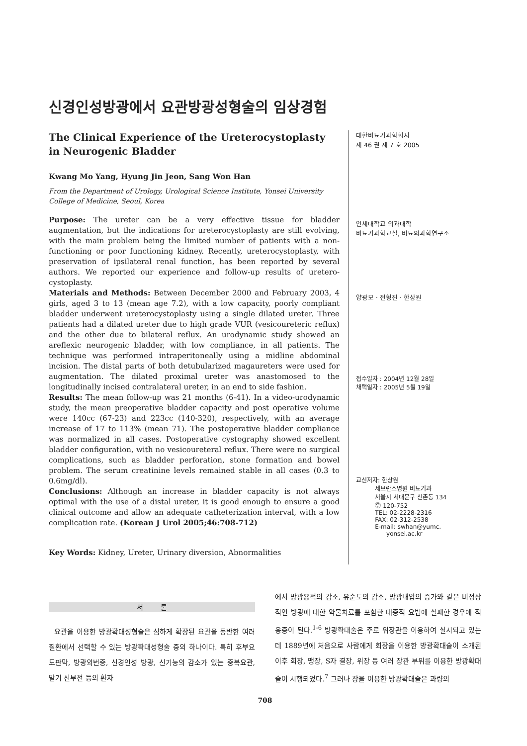신경인성방광에서 요관방광성형술의 임상경험
The Clinical Experience of the Ureterocystoplasty in Neurogenic Bladder
Kwang Mo Yang, Hyung Jin Jeon, Sang Won Han
From the Department of Urology, Urological Science Institute, Yonsei University College of Medicine, Seoul, Korea
Purpose: The ureter can be a very effective tissue for bladder augmentation, but the indications for ureterocystoplasty are still evolving, with the main problem being the limited number of patients with a non-functioning or poor functioning kidney. Recently, ureterocystoplasty, with preservation of ipsilateral renal function, has been reported by several authors. We reported our experience and follow-up results of uretero-cystoplasty.
Materials and Methods: Between December 2000 and February 2003, 4 girls, aged 3 to 13 (mean age 7.2), with a low capacity, poorly compliant bladder underwent ureterocystoplasty using a single dilated ureter. Three patients had a dilated ureter due to high grade VUR (vesicoureteric reflux) and the other due to bilateral reflux. An urodynamic study showed an areflexic neurogenic bladder, with low compliance, in all patients. The technique was performed intraperitoneally using a midline abdominal incision. The distal parts of both detubularized magaureters were used for augmentation. The dilated proximal ureter was anastomosed to the longitudinally incised contralateral ureter, in an end to side fashion.
Results: The mean follow-up was 21 months (6-41). In a video-urodynamic study, the mean preoperative bladder capacity and post operative volume were 140cc (67-23) and 223cc (140-320), respectively, with an average increase of 17 to 113% (mean 71). The postoperative bladder compliance was normalized in all cases. Postoperative cystography showed excellent bladder configuration, with no vesicoureteral reflux. There were no surgical complications, such as bladder perforation, stone formation and bowel problem. The serum creatinine levels remained stable in all cases (0.3 to 0.6mg/dl).
Conclusions: Although an increase in bladder capacity is not always optimal with the use of a distal ureter, it is good enough to ensure a good clinical outcome and allow an adequate catheterization interval, with a low complication rate. (Korean J Urol 2005;46:708-712)
Key Words: Kidney, Ureter, Urinary diversion, Abnormalities
대한비뇨기과학회지
제 46 권 제 7 호 2005
연세대학교 의과대학
비뇨기과학교실, 비뇨의과학연구소
양광모ㆍ전형진ㆍ한상원
접수일자 : 2004년 12월 28일
채택일자 : 2005년 5월 19일
교신저자: 한상원
세브란스병원 비뇨기과
서울시 서대문구 신촌동 134
㉾ 120-752
TEL: 02-2228-2316
FAX: 02-312-2538
E-mail: swhan@yumc.
yonsei.ac.kr
서 론
요관을 이용한 방광확대성형술은 심하게 확장된 요관을 동반한 여러 질환에서 선택할 수 있는 방광확대성형술 중의 하나이다. 특히 후부요도판막, 방광외번증, 신경인성 방광, 신기능의 감소가 있는 중복요관, 말기 신부전 등의 환자
에서 방광용적의 감소, 유순도의 감소, 방광내압의 증가와 같은 비정상적인 방광에 대한 약물치료를 포함한 대증적 요법에 실패한 경우에 적응증이 된다.<sup>1-6</sup> 방광확대술은 주로 위장관을 이용하여 실시되고 있는데 1889년에 처음으로 사람에게 회장을 이용한 방광확대술이 소개된 이후 회장, 맹장, S자 결장, 위장 등 여러 장관 부위를 이용한 방광확대술이 시행되었다.<sup>7</sup> 그러나 장을 이용한 방광확대술은 과량의
708